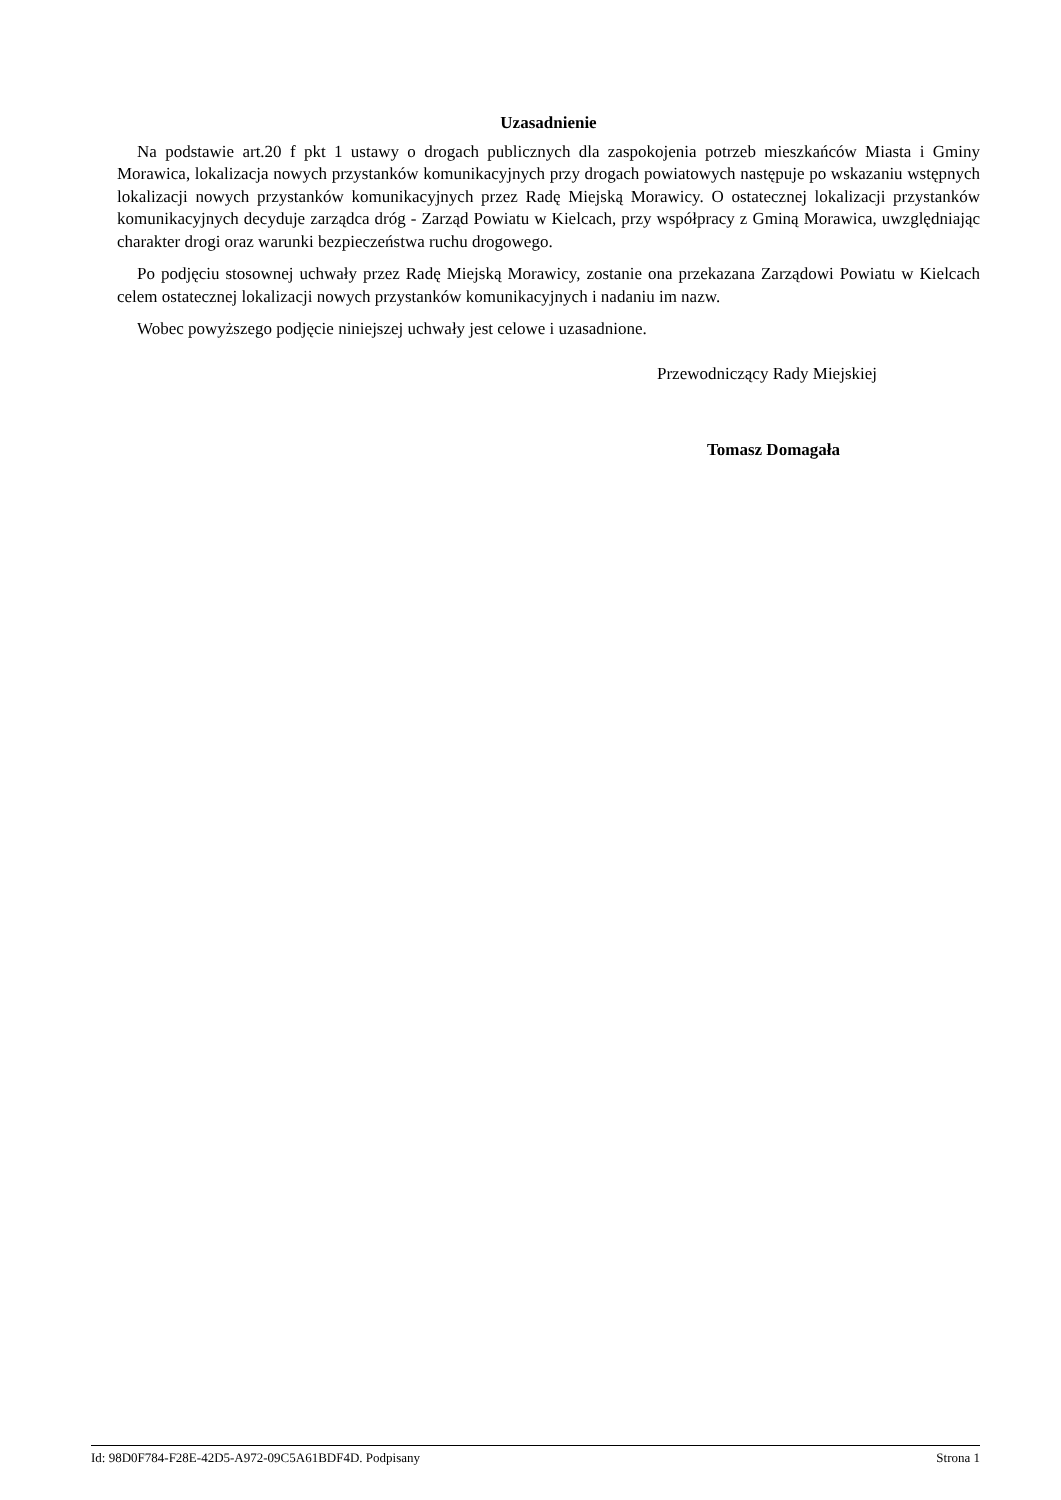Uzasadnienie
Na podstawie art.20 f pkt 1 ustawy o drogach publicznych dla zaspokojenia potrzeb mieszkańców Miasta i Gminy Morawica, lokalizacja nowych przystanków komunikacyjnych przy drogach powiatowych następuje po wskazaniu wstępnych lokalizacji nowych przystanków komunikacyjnych przez Radę Miejską Morawicy. O ostatecznej lokalizacji przystanków komunikacyjnych decyduje zarządca dróg - Zarząd Powiatu w Kielcach, przy współpracy z Gminą Morawica, uwzględniając charakter drogi oraz warunki bezpieczeństwa ruchu drogowego.
Po podjęciu stosownej uchwały przez Radę Miejską Morawicy, zostanie ona przekazana Zarządowi Powiatu w Kielcach celem ostatecznej lokalizacji nowych przystanków komunikacyjnych i nadaniu im nazw.
Wobec powyższego podjęcie niniejszej uchwały jest celowe i uzasadnione.
Przewodniczący Rady Miejskiej
Tomasz Domagała
Id: 98D0F784-F28E-42D5-A972-09C5A61BDF4D. Podpisany Strona 1